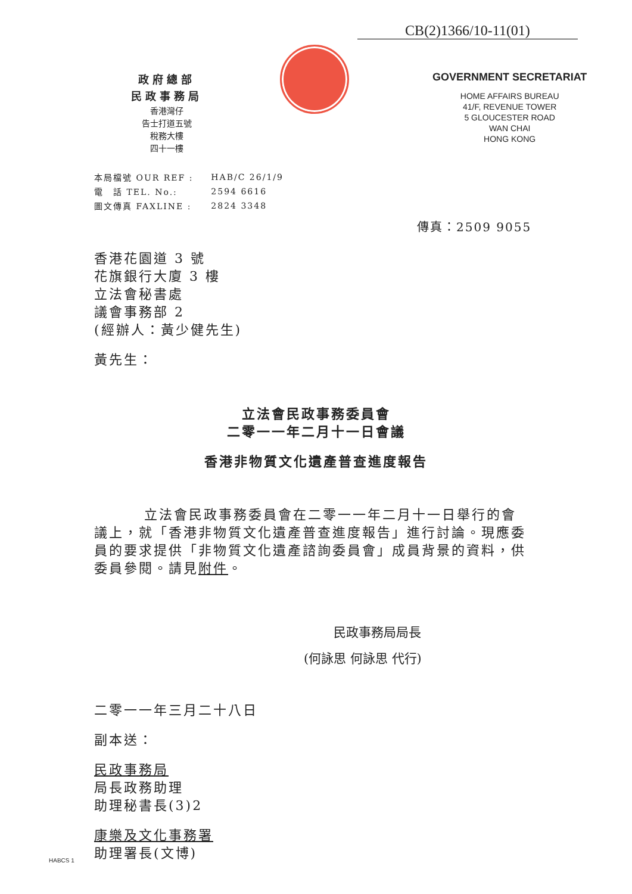CB(2)1366/10-11(01)
政府總部
民政事務局
香港灣仔
告士打道五號
稅務大樓
四十一樓
GOVERNMENT SECRETARIAT
HOME AFFAIRS BUREAU
41/F, REVENUE TOWER
5 GLOUCESTER ROAD
WAN CHAI
HONG KONG
| 本局檔號 OUR REF : | HAB/C 26/1/9 |
| 電 話 TEL. No.: | 2594 6616 |
| 圖文傳真 FAXLINE : | 2824 3348 |
傳真：2509 9055
香港花園道 3 號
花旗銀行大廈 3 樓
立法會秘書處
議會事務部 2
(經辦人：黃少健先生)
黃先生：
立法會民政事務委員會
二零一一年二月十一日會議
香港非物質文化遺產普查進度報告
立法會民政事務委員會在二零一一年二月十一日舉行的會議上，就「香港非物質文化遺產普查進度報告」進行討論。現應委員的要求提供「非物質文化遺產諮詢委員會」成員背景的資料，供委員參閱。請見附件。
民政事務局局長
(何詠思 何詠思 代行)
二零一一年三月二十八日
副本送：
民政事務局
局長政務助理
助理秘書長(3)2
康樂及文化事務署
助理署長(文博)
HABCS 1